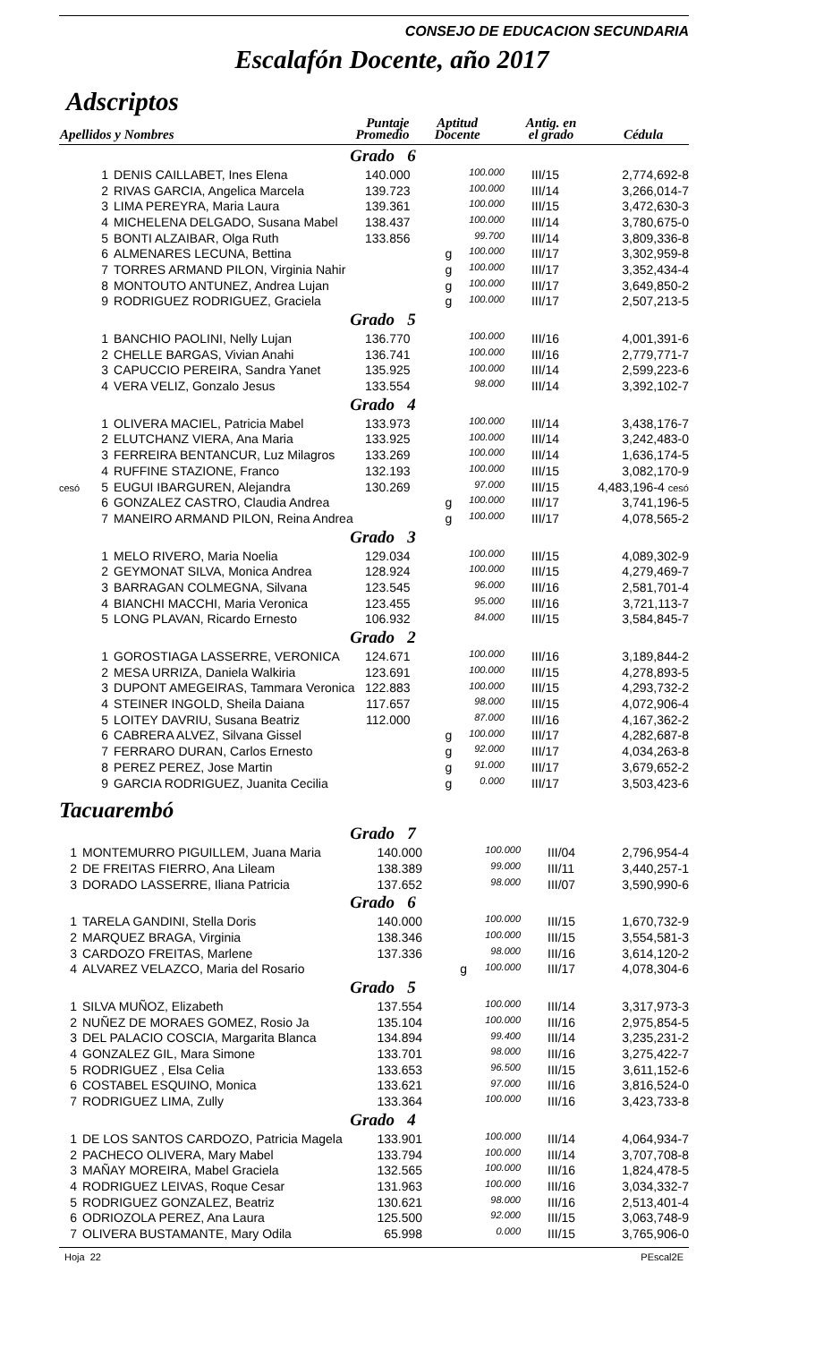CONSEJO DE EDUCACION SECUNDARIA
Escalafón Docente, año 2017
Adscriptos
| Apellidos y Nombres | | Puntaje Promedio | Aptitud Docente | | Antig. en el grado | Cédula |
| --- | --- | --- | --- | --- | --- | --- |
| Grado 6 | | | | | | |
| 1 | DENIS CAILLABET, Ines Elena | 140.000 | | 100.000 | III/15 | 2,774,692-8 |
| 2 | RIVAS GARCIA, Angelica Marcela | 139.723 | | 100.000 | III/14 | 3,266,014-7 |
| 3 | LIMA PEREYRA, Maria Laura | 139.361 | | 100.000 | III/15 | 3,472,630-3 |
| 4 | MICHELENA DELGADO, Susana Mabel | 138.437 | | 100.000 | III/14 | 3,780,675-0 |
| 5 | BONTI ALZAIBAR, Olga Ruth | 133.856 | | 99.700 | III/14 | 3,809,336-8 |
| 6 | ALMENARES LECUNA, Bettina | | g | 100.000 | III/17 | 3,302,959-8 |
| 7 | TORRES ARMAND PILON, Virginia Nahir | | g | 100.000 | III/17 | 3,352,434-4 |
| 8 | MONTOUTO ANTUNEZ, Andrea Lujan | | g | 100.000 | III/17 | 3,649,850-2 |
| 9 | RODRIGUEZ RODRIGUEZ, Graciela | | g | 100.000 | III/17 | 2,507,213-5 |
| Grado 5 | | | | | | |
| 1 | BANCHIO PAOLINI, Nelly Lujan | 136.770 | | 100.000 | III/16 | 4,001,391-6 |
| 2 | CHELLE BARGAS, Vivian Anahi | 136.741 | | 100.000 | III/16 | 2,779,771-7 |
| 3 | CAPUCCIO PEREIRA, Sandra Yanet | 135.925 | | 100.000 | III/14 | 2,599,223-6 |
| 4 | VERA VELIZ, Gonzalo Jesus | 133.554 | | 98.000 | III/14 | 3,392,102-7 |
| Grado 4 | | | | | | |
| 1 | OLIVERA MACIEL, Patricia Mabel | 133.973 | | 100.000 | III/14 | 3,438,176-7 |
| 2 | ELUTCHANZ VIERA, Ana Maria | 133.925 | | 100.000 | III/14 | 3,242,483-0 |
| 3 | FERREIRA BENTANCUR, Luz Milagros | 133.269 | | 100.000 | III/14 | 1,636,174-5 |
| 4 | RUFFINE STAZIONE, Franco | 132.193 | | 100.000 | III/15 | 3,082,170-9 |
| cesó 5 | EUGUI IBARGUREN, Alejandra | 130.269 | | 97.000 | III/15 | 4,483,196-4 cesó |
| 6 | GONZALEZ CASTRO, Claudia Andrea | | g | 100.000 | III/17 | 3,741,196-5 |
| 7 | MANEIRO ARMAND PILON, Reina Andrea | | g | 100.000 | III/17 | 4,078,565-2 |
| Grado 3 | | | | | | |
| 1 | MELO RIVERO, Maria Noelia | 129.034 | | 100.000 | III/15 | 4,089,302-9 |
| 2 | GEYMONAT SILVA, Monica Andrea | 128.924 | | 100.000 | III/15 | 4,279,469-7 |
| 3 | BARRAGAN COLMEGNA, Silvana | 123.545 | | 96.000 | III/16 | 2,581,701-4 |
| 4 | BIANCHI MACCHI, Maria Veronica | 123.455 | | 95.000 | III/16 | 3,721,113-7 |
| 5 | LONG PLAVAN, Ricardo Ernesto | 106.932 | | 84.000 | III/15 | 3,584,845-7 |
| Grado 2 | | | | | | |
| 1 | GOROSTIAGA LASSERRE, VERONICA | 124.671 | | 100.000 | III/16 | 3,189,844-2 |
| 2 | MESA URRIZA, Daniela Walkiria | 123.691 | | 100.000 | III/15 | 4,278,893-5 |
| 3 | DUPONT AMEGEIRAS, Tammara Veronica | 122.883 | | 100.000 | III/15 | 4,293,732-2 |
| 4 | STEINER INGOLD, Sheila Daiana | 117.657 | | 98.000 | III/15 | 4,072,906-4 |
| 5 | LOITEY DAVRIU, Susana Beatriz | 112.000 | | 87.000 | III/16 | 4,167,362-2 |
| 6 | CABRERA ALVEZ, Silvana Gissel | | g | 100.000 | III/17 | 4,282,687-8 |
| 7 | FERRARO DURAN, Carlos Ernesto | | g | 92.000 | III/17 | 4,034,263-8 |
| 8 | PEREZ PEREZ, Jose Martin | | g | 91.000 | III/17 | 3,679,652-2 |
| 9 | GARCIA RODRIGUEZ, Juanita Cecilia | | g | 0.000 | III/17 | 3,503,423-6 |
Tacuarembó
| Grado 7 | | | | | | |
| 1 | MONTEMURRO PIGUILLEM, Juana Maria | 140.000 | | 100.000 | III/04 | 2,796,954-4 |
| 2 | DE FREITAS FIERRO, Ana Lileam | 138.389 | | 99.000 | III/11 | 3,440,257-1 |
| 3 | DORADO LASSERRE, Iliana Patricia | 137.652 | | 98.000 | III/07 | 3,590,990-6 |
| Grado 6 | | | | | | |
| 1 | TARELA GANDINI, Stella Doris | 140.000 | | 100.000 | III/15 | 1,670,732-9 |
| 2 | MARQUEZ BRAGA, Virginia | 138.346 | | 100.000 | III/15 | 3,554,581-3 |
| 3 | CARDOZO FREITAS, Marlene | 137.336 | | 98.000 | III/16 | 3,614,120-2 |
| 4 | ALVAREZ VELAZCO, Maria del Rosario | | g | 100.000 | III/17 | 4,078,304-6 |
| Grado 5 | | | | | | |
| 1 | SILVA MUÑOZ, Elizabeth | 137.554 | | 100.000 | III/14 | 3,317,973-3 |
| 2 | NUÑEZ DE MORAES GOMEZ, Rosio Ja | 135.104 | | 100.000 | III/16 | 2,975,854-5 |
| 3 | DEL PALACIO COSCIA, Margarita Blanca | 134.894 | | 99.400 | III/14 | 3,235,231-2 |
| 4 | GONZALEZ GIL, Mara Simone | 133.701 | | 98.000 | III/16 | 3,275,422-7 |
| 5 | RODRIGUEZ , Elsa Celia | 133.653 | | 96.500 | III/15 | 3,611,152-6 |
| 6 | COSTABEL ESQUINO, Monica | 133.621 | | 97.000 | III/16 | 3,816,524-0 |
| 7 | RODRIGUEZ LIMA, Zully | 133.364 | | 100.000 | III/16 | 3,423,733-8 |
| Grado 4 | | | | | | |
| 1 | DE LOS SANTOS CARDOZO, Patricia Magela | 133.901 | | 100.000 | III/14 | 4,064,934-7 |
| 2 | PACHECO OLIVERA, Mary Mabel | 133.794 | | 100.000 | III/14 | 3,707,708-8 |
| 3 | MAÑAY MOREIRA, Mabel Graciela | 132.565 | | 100.000 | III/16 | 1,824,478-5 |
| 4 | RODRIGUEZ LEIVAS, Roque Cesar | 131.963 | | 100.000 | III/16 | 3,034,332-7 |
| 5 | RODRIGUEZ GONZALEZ, Beatriz | 130.621 | | 98.000 | III/16 | 2,513,401-4 |
| 6 | ODRIOZOLA PEREZ, Ana Laura | 125.500 | | 92.000 | III/15 | 3,063,748-9 |
| 7 | OLIVERA BUSTAMANTE, Mary Odila | 65.998 | | 0.000 | III/15 | 3,765,906-0 |
Hoja 22 PEscal2E